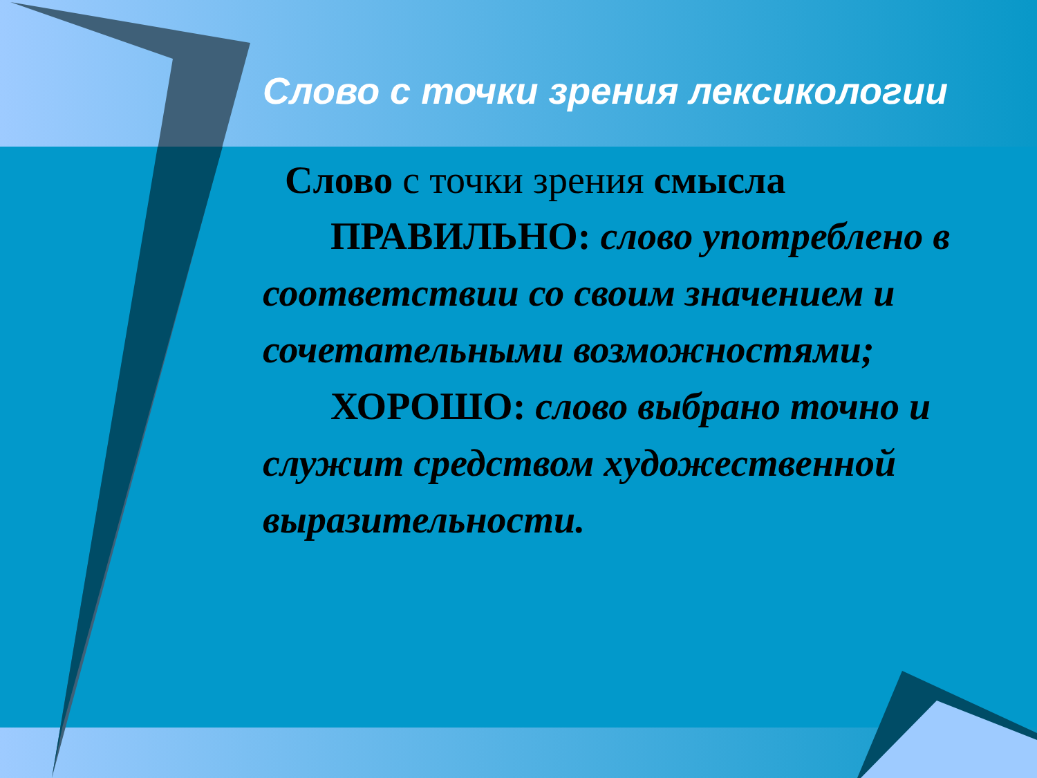Слово с точки зрения лексикологии
Слово с точки зрения смысла
ПРАВИЛЬНО: слово употреблено в соответствии со своим значением и сочетательными возможностями;
ХОРОШО: слово выбрано точно и служит средством художественной выразительности.